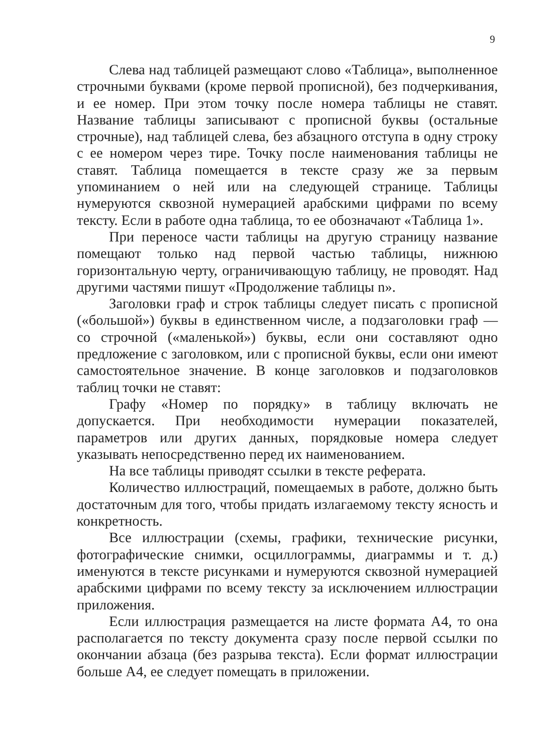9
Слева над таблицей размещают слово «Таблица», выполненное строчными буквами (кроме первой прописной), без подчеркивания, и ее номер. При этом точку после номера таблицы не ставят. Название таблицы записывают с прописной буквы (остальные строчные), над таблицей слева, без абзацного отступа в одну строку с ее номером через тире. Точку после наименования таблицы не ставят. Таблица помещается в тексте сразу же за первым упоминанием о ней или на следующей странице. Таблицы нумеруются сквозной нумерацией арабскими цифрами по всему тексту. Если в работе одна таблица, то ее обозначают «Таблица 1».
При переносе части таблицы на другую страницу название помещают только над первой частью таблицы, нижнюю горизонтальную черту, ограничивающую таблицу, не проводят. Над другими частями пишут «Продолжение таблицы n».
Заголовки граф и строк таблицы следует писать с прописной («большой») буквы в единственном числе, а подзаголовки граф — со строчной («маленькой») буквы, если они составляют одно предложение с заголовком, или с прописной буквы, если они имеют самостоятельное значение. В конце заголовков и подзаголовков таблиц точки не ставят:
Графу «Номер по порядку» в таблицу включать не допускается. При необходимости нумерации показателей, параметров или других данных, порядковые номера следует указывать непосредственно перед их наименованием.
На все таблицы приводят ссылки в тексте реферата.
Количество иллюстраций, помещаемых в работе, должно быть достаточным для того, чтобы придать излагаемому тексту ясность и конкретность.
Все иллюстрации (схемы, графики, технические рисунки, фотографические снимки, осциллограммы, диаграммы и т. д.) именуются в тексте рисунками и нумеруются сквозной нумерацией арабскими цифрами по всему тексту за исключением иллюстрации приложения.
Если иллюстрация размещается на листе формата А4, то она располагается по тексту документа сразу после первой ссылки по окончании абзаца (без разрыва текста). Если формат иллюстрации больше А4, ее следует помещать в приложении.